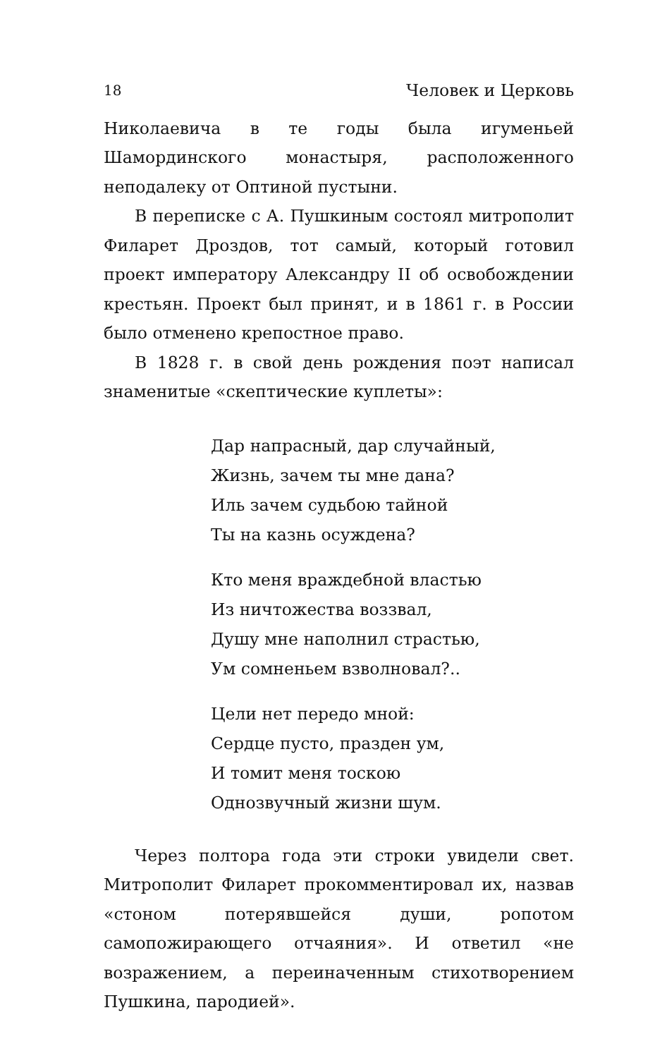18 Человек и Церковь
Николаевича в те годы была игуменьей Шамординского монастыря, расположенного неподалеку от Оптиной пустыни.
В переписке с А. Пушкиным состоял митрополит Филарет Дроздов, тот самый, который готовил проект императору Александру II об освобождении крестьян. Проект был принят, и в 1861 г. в России было отменено крепостное право.
В 1828 г. в свой день рождения поэт написал знаменитые «скептические куплеты»:
Дар напрасный, дар случайный,
Жизнь, зачем ты мне дана?
Иль зачем судьбою тайной
Ты на казнь осуждена?
Кто меня враждебной властью
Из ничтожества воззвал,
Душу мне наполнил страстью,
Ум сомненьем взволновал?..
Цели нет передо мной:
Сердце пусто, празден ум,
И томит меня тоскою
Однозвучный жизни шум.
Через полтора года эти строки увидели свет. Митрополит Филарет прокомментировал их, назвав «стоном потерявшейся души, ропотом самопожирающего отчаяния». И ответил «не возражением, а переиначенным стихотворением Пушкина, пародией».